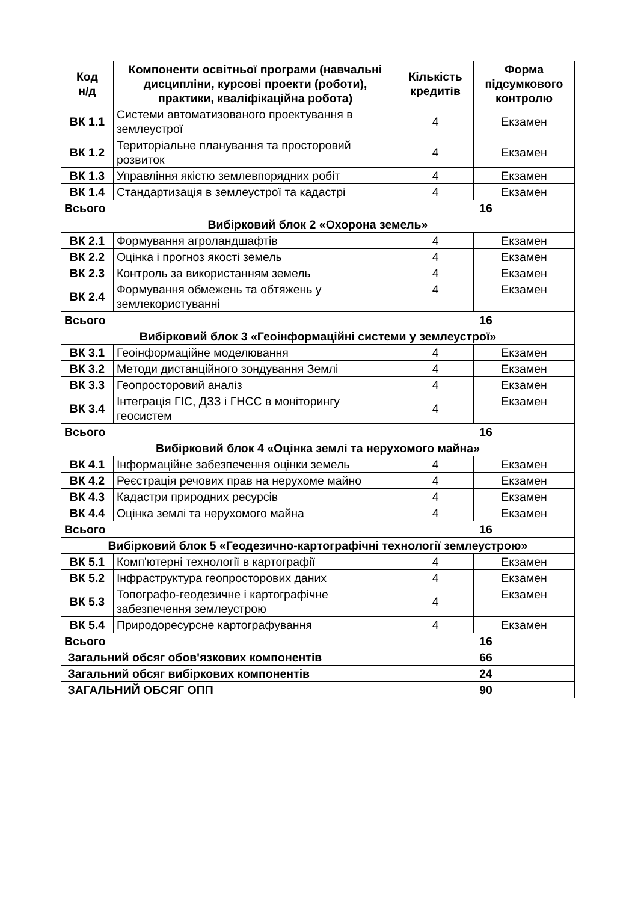| Код н/д | Компоненти освітньої програми (навчальні дисципліни, курсові проекти (роботи), практики, кваліфікаційна робота) | Кількість кредитів | Форма підсумкового контролю |
| --- | --- | --- | --- |
| ВК 1.1 | Системи автоматизованого проектування в землеустрої | 4 | Екзамен |
| ВК 1.2 | Територіальне планування та просторовий розвиток | 4 | Екзамен |
| ВК 1.3 | Управління якістю землевпорядних робіт | 4 | Екзамен |
| ВК 1.4 | Стандартизація в землеустрої та кадастрі | 4 | Екзамен |
| Всього | | 16 | |
| Вибірковий блок 2 «Охорона земель» | | | |
| ВК 2.1 | Формування агроландшафтів | 4 | Екзамен |
| ВК 2.2 | Оцінка і прогноз якості земель | 4 | Екзамен |
| ВК 2.3 | Контроль за використанням земель | 4 | Екзамен |
| ВК 2.4 | Формування обмежень та обтяжень у землекористуванні | 4 | Екзамен |
| Всього | | 16 | |
| Вибірковий блок 3 «Геоінформаційні системи у землеустрої» | | | |
| ВК 3.1 | Геоінформаційне моделювання | 4 | Екзамен |
| ВК 3.2 | Методи дистанційного зондування Землі | 4 | Екзамен |
| ВК 3.3 | Геопросторовий аналіз | 4 | Екзамен |
| ВК 3.4 | Інтеграція ГІС, ДЗЗ і ГНСС в моніторингу геосистем | 4 | Екзамен |
| Всього | | 16 | |
| Вибірковий блок 4 «Оцінка землі та нерухомого майна» | | | |
| ВК 4.1 | Інформаційне забезпечення оцінки земель | 4 | Екзамен |
| ВК 4.2 | Реєстрація речових прав на нерухоме майно | 4 | Екзамен |
| ВК 4.3 | Кадастри природних ресурсів | 4 | Екзамен |
| ВК 4.4 | Оцінка землі та нерухомого майна | 4 | Екзамен |
| Всього | | 16 | |
| Вибірковий блок 5 «Геодезично-картографічні технології землеустрою» | | | |
| ВК 5.1 | Комп'ютерні технології в картографії | 4 | Екзамен |
| ВК 5.2 | Інфраструктура геопросторових даних | 4 | Екзамен |
| ВК 5.3 | Топографо-геодезичне і картографічне забезпечення землеустрою | 4 | Екзамен |
| ВК 5.4 | Природоресурсне картографування | 4 | Екзамен |
| Всього | | 16 | |
| Загальний обсяг обов'язкових компонентів | | 66 | |
| Загальний обсяг вибіркових компонентів | | 24 | |
| ЗАГАЛЬНИЙ ОБСЯГ ОПП | | 90 | |